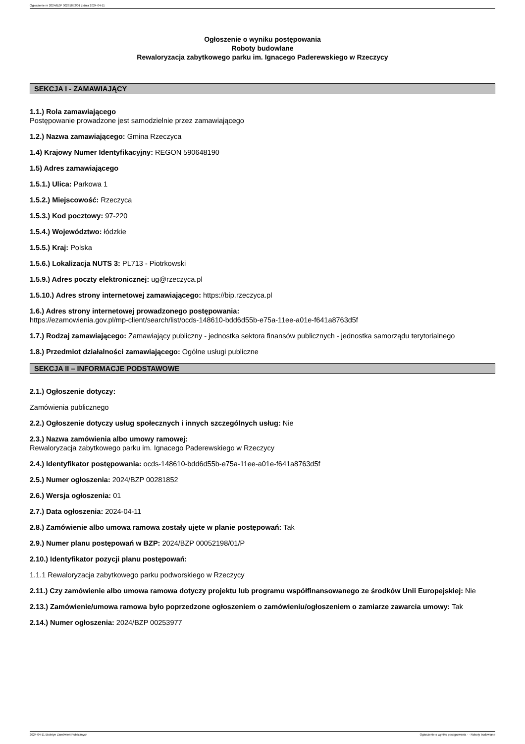Ogłoszenie nr 2024/BZP 00281852/01 z dnia 2024-04-11
Ogłoszenie o wyniku postępowania
Roboty budowlane
Rewaloryzacja zabytkowego parku im. Ignacego Paderewskiego w Rzeczycy
SEKCJA I - ZAMAWIAJĄCY
1.1.) Rola zamawiającego
Postępowanie prowadzone jest samodzielnie przez zamawiającego
1.2.) Nazwa zamawiającego: Gmina Rzeczyca
1.4) Krajowy Numer Identyfikacyjny: REGON 590648190
1.5) Adres zamawiającego
1.5.1.) Ulica: Parkowa 1
1.5.2.) Miejscowość: Rzeczyca
1.5.3.) Kod pocztowy: 97-220
1.5.4.) Województwo: łódzkie
1.5.5.) Kraj: Polska
1.5.6.) Lokalizacja NUTS 3: PL713 - Piotrkowski
1.5.9.) Adres poczty elektronicznej: ug@rzeczyca.pl
1.5.10.) Adres strony internetowej zamawiającego: https://bip.rzeczyca.pl
1.6.) Adres strony internetowej prowadzonego postępowania:
https://ezamowienia.gov.pl/mp-client/search/list/ocds-148610-bdd6d55b-e75a-11ee-a01e-f641a8763d5f
1.7.) Rodzaj zamawiającego: Zamawiający publiczny - jednostka sektora finansów publicznych - jednostka samorządu terytorialnego
1.8.) Przedmiot działalności zamawiającego: Ogólne usługi publiczne
SEKCJA II – INFORMACJE PODSTAWOWE
2.1.) Ogłoszenie dotyczy:
Zamówienia publicznego
2.2.) Ogłoszenie dotyczy usług społecznych i innych szczególnych usług: Nie
2.3.) Nazwa zamówienia albo umowy ramowej:
Rewaloryzacja zabytkowego parku im. Ignacego Paderewskiego w Rzeczycy
2.4.) Identyfikator postępowania: ocds-148610-bdd6d55b-e75a-11ee-a01e-f641a8763d5f
2.5.) Numer ogłoszenia: 2024/BZP 00281852
2.6.) Wersja ogłoszenia: 01
2.7.) Data ogłoszenia: 2024-04-11
2.8.) Zamówienie albo umowa ramowa zostały ujęte w planie postępowań: Tak
2.9.) Numer planu postępowań w BZP: 2024/BZP 00052198/01/P
2.10.) Identyfikator pozycji planu postępowań:
1.1.1 Rewaloryzacja zabytkowego parku podworskiego w Rzeczycy
2.11.) Czy zamówienie albo umowa ramowa dotyczy projektu lub programu współfinansowanego ze środków Unii Europejskiej: Nie
2.13.) Zamówienie/umowa ramowa było poprzedzone ogłoszeniem o zamówieniu/ogłoszeniem o zamiarze zawarcia umowy: Tak
2.14.) Numer ogłoszenia: 2024/BZP 00253977
2024-04-11 Biuletyn Zamówień Publicznych Ogłoszenie o wyniku postępowania - - Roboty budowlane